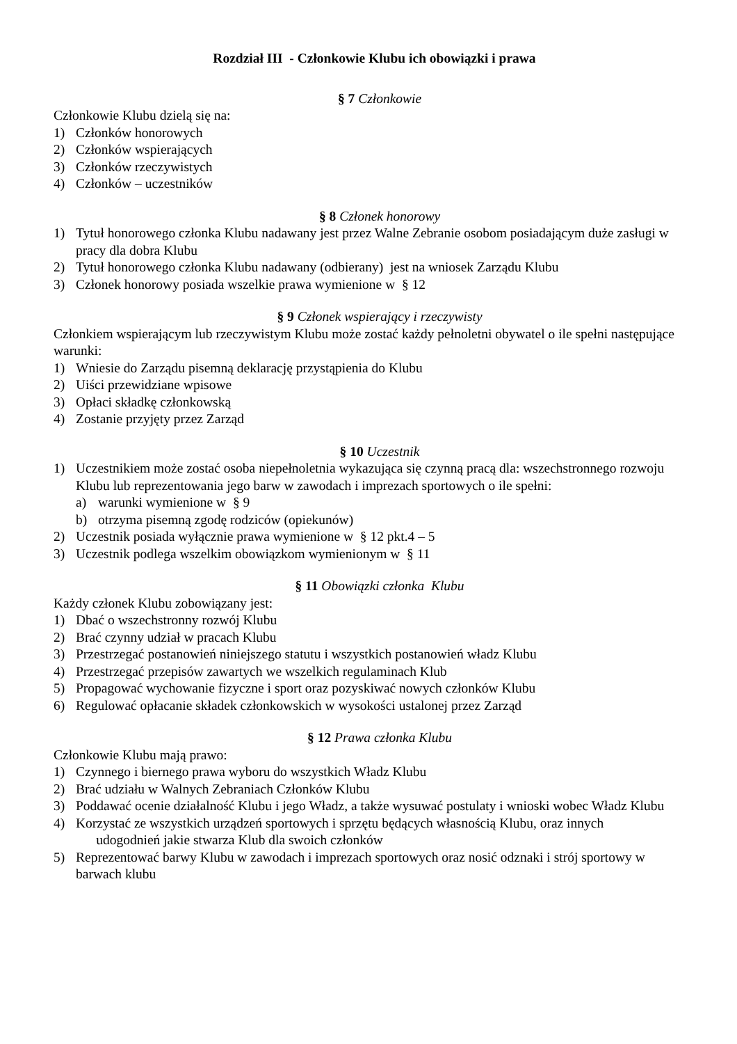Rozdział III - Członkowie Klubu ich obowiązki i prawa
§ 7 Członkowie
Członkowie Klubu dzielą się na:
1) Członków honorowych
2) Członków wspierających
3) Członków rzeczywistych
4) Członków – uczestników
§ 8 Członek honorowy
1) Tytuł honorowego członka Klubu nadawany jest przez Walne Zebranie osobom posiadającym duże zasługi w pracy dla dobra Klubu
2) Tytuł honorowego członka Klubu nadawany (odbierany) jest na wniosek Zarządu Klubu
3) Członek honorowy posiada wszelkie prawa wymienione w § 12
§ 9 Członek wspierający i rzeczywisty
Członkiem wspierającym lub rzeczywistym Klubu może zostać każdy pełnoletni obywatel o ile spełni następujące warunki:
1) Wniesie do Zarządu pisemną deklarację przystąpienia do Klubu
2) Uiści przewidziane wpisowe
3) Opłaci składkę członkowską
4) Zostanie przyjęty przez Zarząd
§ 10 Uczestnik
1) Uczestnikiem może zostać osoba niepełnoletnia wykazująca się czynną pracą dla: wszechstronnego rozwoju Klubu lub reprezentowania jego barw w zawodach i imprezach sportowych o ile spełni:
a) warunki wymienione w § 9
b) otrzyma pisemną zgodę rodziców (opiekunów)
2) Uczestnik posiada wyłącznie prawa wymienione w § 12 pkt.4 – 5
3) Uczestnik podlega wszelkim obowiązkom wymienionym w § 11
§ 11 Obowiązki członka Klubu
Każdy członek Klubu zobowiązany jest:
1) Dbać o wszechstronny rozwój Klubu
2) Brać czynny udział w pracach Klubu
3) Przestrzegać postanowień niniejszego statutu i wszystkich postanowień władz Klubu
4) Przestrzegać przepisów zawartych we wszelkich regulaminach Klub
5) Propagować wychowanie fizyczne i sport oraz pozyskiwać nowych członków Klubu
6) Regulować opłacanie składek członkowskich w wysokości ustalonej przez Zarząd
§ 12 Prawa członka Klubu
Członkowie Klubu mają prawo:
1) Czynnego i biernego prawa wyboru do wszystkich Władz Klubu
2) Brać udziału w Walnych Zebraniach Członków Klubu
3) Poddawać ocenie działalność Klubu i jego Władz, a także wysuwać postulaty i wnioski wobec Władz Klubu
4) Korzystać ze wszystkich urządzeń sportowych i sprzętu będących własnością Klubu, oraz innych
udogodnień jakie stwarza Klub dla swoich członków
5) Reprezentować barwy Klubu w zawodach i imprezach sportowych oraz nosić odznaki i strój sportowy w barwach klubu